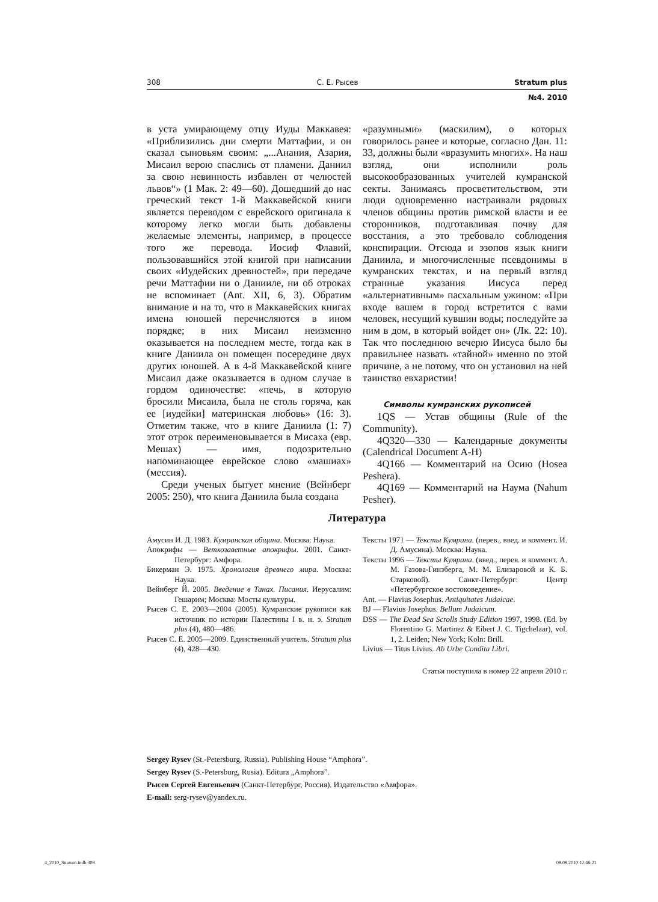308 С. Е. Рысев Stratum plus
№4. 2010
в уста умирающему отцу Иуды Маккавея: «Приблизились дни смерти Маттафии, и он сказал сыновьям своим: „...Анания, Азария, Мисаил верою спаслись от пламени. Даниил за свою невинность избавлен от челюстей львов“» (1 Мак. 2: 49—60). Дошедший до нас греческий текст 1-й Маккавейской книги является переводом с еврейского оригинала к которому легко могли быть добавлены желаемые элементы, например, в процессе того же перевода. Иосиф Флавий, пользовавшийся этой книгой при написании своих «Иудейских древностей», при передаче речи Маттафии ни о Данииле, ни об отроках не вспоминает (Ant. XII, 6, 3). Обратим внимание и на то, что в Маккавейских книгах имена юношей перечисляются в ином порядке; в них Мисаил неизменно оказывается на последнем месте, тогда как в книге Даниила он помещен посередине двух других юношей. А в 4-й Маккавейской книге Мисаил даже оказывается в одном случае в гордом одиночестве: «печь, в которую бросили Мисаила, была не столь горяча, как ее [иудейки] материнская любовь» (16: 3). Отметим также, что в книге Даниила (1: 7) этот отрок переименовывается в Мисаха (евр. Мешах) — имя, подозрительно напоминающее еврейское слово «машиах» (мессия).
Среди ученых бытует мнение (Вейнберг 2005: 250), что книга Даниила была создана
«разумными» (маскилим), о которых говорилось ранее и которые, согласно Дан. 11: 33, должны были «вразумить многих». На наш взгляд, они исполнили роль высокообразованных учителей кумранской секты. Занимаясь просветительством, эти люди одновременно настраивали рядовых членов общины против римской власти и ее сторонников, подготавливая почву для восстания, а это требовало соблюдения конспирации. Отсюда и эзопов язык книги Даниила, и многочисленные псевдонимы в кумранских текстах, и на первый взгляд странные указания Иисуса перед «альтернативным» пасхальным ужином: «При входе вашем в город встретится с вами человек, несущий кувшин воды; последуйте за ним в дом, в который войдет он» (Лк. 22: 10). Так что последнюю вечерю Иисуса было бы правильнее назвать «тайной» именно по этой причине, а не потому, что он установил на ней таинство евхаристии!
Символы кумранских рукописей
1QS — Устав общины (Rule of the Community).
4Q320—330 — Календарные документы (Calendrical Document A-H)
4Q166 — Комментарий на Осию (Hosea Peshera).
4Q169 — Комментарий на Наума (Nahum Pesher).
Литература
Амусин И. Д. 1983. Кумранская община. Москва: Наука.
Апокрифы — Ветхозаветные апокрифы. 2001. Санкт-Петербург: Амфора.
Бикерман Э. 1975. Хронология древнего мира. Москва: Наука.
Вейнберг Й. 2005. Введение в Танах. Писания. Иерусалим: Гешарим; Москва: Мосты культуры.
Рысев С. Е. 2003—2004 (2005). Кумранские рукописи как источник по истории Палестины I в. н. э. Stratum plus (4), 480—486.
Рысев С. Е. 2005—2009. Единственный учитель. Stratum plus (4), 428—430.
Тексты 1971 — Тексты Кумрана. (перев., введ. и коммент. И. Д. Амусина). Москва: Наука.
Тексты 1996 — Тексты Кумрана. (введ., перев. и коммент. А. М. Газова-Гинзберга, М. М. Елизаровой и К. Б. Старковой). Санкт-Петербург: Центр «Петербургское востоковедение».
Ant. — Flavius Josephus. Antiquitates Judaicae.
BJ — Flavius Josephus. Bellum Judaicum.
DSS — The Dead Sea Scrolls Study Edition 1997, 1998. (Ed. by Florentino G. Martinez & Eibert J. C. Tigchelaar), vol. 1, 2. Leiden; New York; Koln: Brill.
Livius — Titus Livius. Ab Urbe Condita Libri.
Статья поступила в номер 22 апреля 2010 г.
Sergey Rysev (St.-Petersburg, Russia). Publishing House “Amphora”.
Sergey Rysev (S.-Petersburg, Rusia). Editura „Amphora”.
Рысев Сергей Евгеньевич (Санкт-Петербург, Россия). Издательство «Амфора».
E-mail: serg-rysev@yandex.ru.
4_2010_Stratum.indb 308 08.08.2010 12:46:21